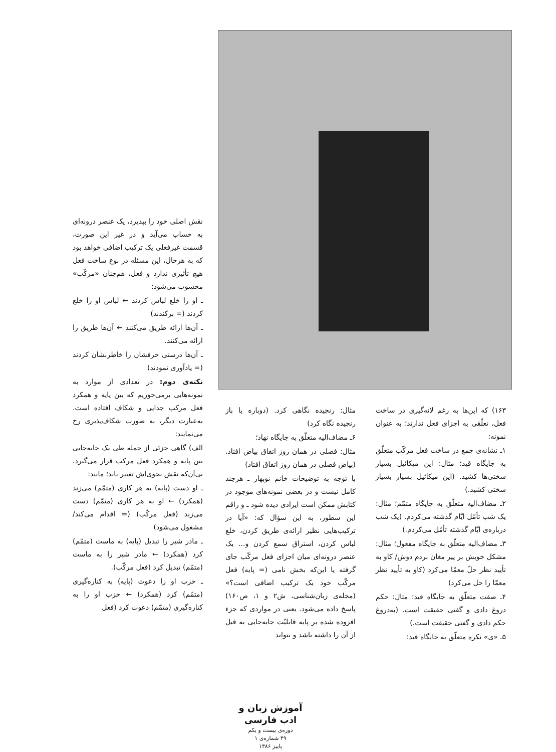نقش اصلی خود را بپذیرد، یک عنصر درونه‌ای به حساب می‌آید و در غیر این صورت، قسمت غیرفعلی یک ترکیب اضافی خواهد بود که به هرحال، این مسئله در نوع ساخت فعل هیچ تأثیری ندارد و فعل، هم‌چنان «مرکّب» محسوب می‌شود:
ـ او را خلع لباس کردند ← لباس او را خلع کردند (= برکندند)
ـ آن‌ها ارائه طریق می‌کنند ← آن‌ها طریق را ارائه می‌کنند.
ـ آن‌ها درستی حرفشان را خاطرنشان کردند (= یادآوری نمودند)
نکته‌ی دوم: در تعدادی از موارد به نمونه‌هایی برمی‌خوریم که بین پایه و همکرد فعل مرکب جدایی و شکاف افتاده است. به‌عبارت دیگر، به صورت شکاف‌پذیری رخ می‌نمایند:
الف) گاهی جزئی از جمله طی یک جابه‌جایی بین پایه و همکرد فعل مرکب قرار می‌گیرد، بی‌آن‌که نقش نحوی‌اش تغییر یابد؛ مانند:
ـ او دست (پایه) به هر کاری (متمّم) می‌زند (همکرد) ← او به هر کاری (متمّم) دست می‌زند (فعل مرکّب) (= اقدام می‌کند/ مشغول می‌شود)
ـ مادر شیر را تبدیل (پایه) به ماست (متمّم) کرد (همکرد) ← مادر شیر را به ماست (متمّم) تبدیل کرد (فعل مرکّب).
ـ حزب او را دعوت (پایه) به کناره‌گیری (متمّم) کرد (همکرد) ← حزب او را به کناره‌گیری (متمّم) دعوت کرد (فعل
مثال: رنجیده نگاهی کرد. (دوباره یا باز رنجیده نگاه کرد)
۶ـ مضاف‌الیه متعلّق به جایگاه نهاد؛
مثال: فصلی در همان روز اتفاق بیاض افتاد. (بیاض فصلی در همان روز اتفاق افتاد)
با توجه به توضیحات خانم نوبهار ـ هرچند کامل نیست و در بعضی نمونه‌های موجود در کتابش ممکن است ایرادی دیده شود ـ و راقم این سطور، به این سؤال که: «آیا در ترکیب‌هایی نظیر ارائه‌ی طریق کردن، خلع لباس کردن، استراق سمع کردن و... یک عنصر درونه‌ای میان اجزای فعل مرکّب جای گرفته یا این‌که بخش نامی (= پایه) فعل مرکّب خود یک ترکیب اضافی است؟» (مجله‌ی زبان‌شناسی، ش۲ و ۱، ص۱۶۰) پاسخ داده می‌شود. یعنی در مواردی که جزء افزوده شده بر پایه قابلیّت جابه‌جایی به قبل از آن را داشته باشد و بتواند
۱۶۳) که این‌ها به رغم لانه‌گیری در ساخت فعل، تعلّقی به اجزای فعل ندارند؛ به عنوان نمونه:
۱ـ نشانه‌ی جمع در ساخت فعل مرکّب متعلّق به جایگاه قید؛ مثال: این میکائیل بسیار سختی‌ها کشید. (این میکائیل بسیار بسیار سختی کشید.)
۲ـ مضاف‌الیه متعلّق به جایگاه متمّم؛ مثال: یک شب تأمّل ایّام گذشته می‌کردم. (یک شب درباره‌ی ایّام گذشته تأمّل می‌کردم.)
۳ـ مضاف‌الیه متعلّق به جایگاه مفعول؛ مثال: مشکل خویش بر پیر مغان بردم دوش/ کاو به تأیید نظر حلّ معمّا می‌کرد (کاو به تأیید نظر معمّا را حل می‌کرد)
۴ـ صفت متعلّق به جایگاه قید؛ مثال: حکم دروغ دادی و گفتی حقیقت است. (به‌دروغ حکم دادی و گفتی حقیقت است.)
۵ـ «ی» نکره متعلّق به جایگاه قید؛
آموزش زبان و ادب فارسی
دوره‌ی بیست و یکم
۴۹ شماره‌ی ۱
پاییز ۱۳۸۶